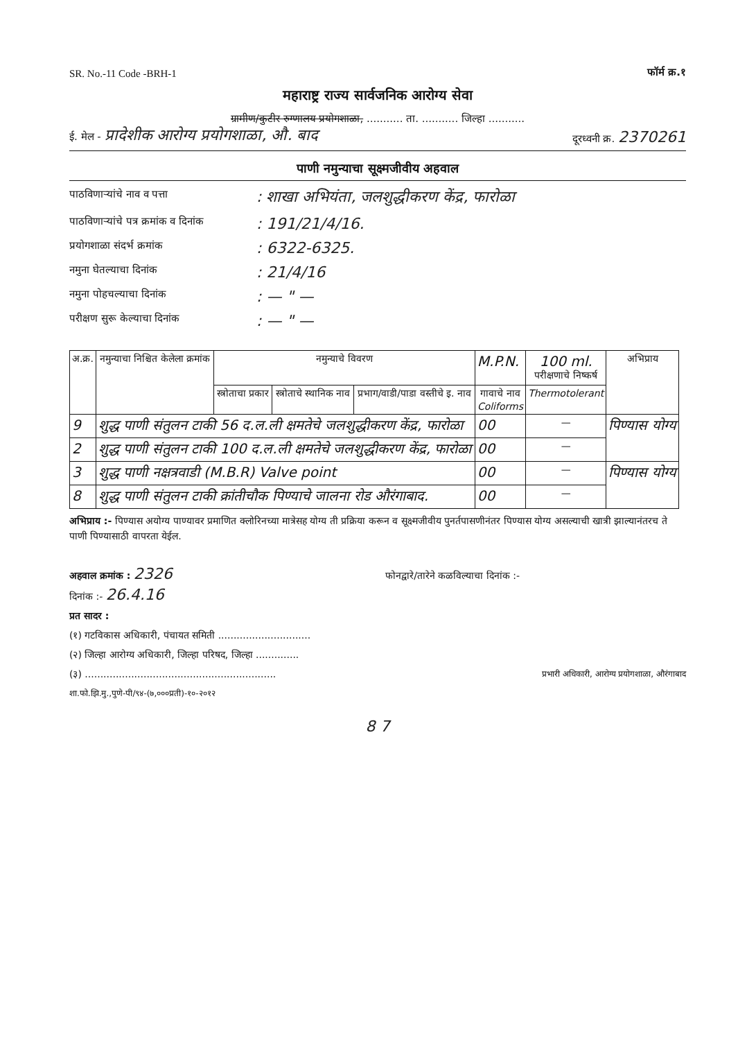SR. No.-11 Code -BRH-1 फॉर्म क्र.१
महाराष्ट्र राज्य सार्वजनिक आरोग्य सेवा
ग्रामीण/कुटीर रुग्णालय प्रयोगशाळा, ........... ता. ........... जिल्हा ...........
ई. मेल - प्रादेशीक आरोग्य प्रयोगशाळा, औ. बाद दूरध्वनी क्र. 2370261
पाणी नमुन्याचा सूक्ष्मजीवीय अहवाल
पाठविणाऱ्यांचे नाव व पत्ता: शाखा अभियंता, जलशुद्धीकरण केंद्र, फारोळा
पाठविणाऱ्यांचे पत्र क्रमांक व दिनांक: 191/21/4/16.
प्रयोगशाळा संदर्भ क्रमांक: 6322-6325.
नमुना घेतल्याचा दिनांक: 21/4/16
नमुना पोहचल्याचा दिनांक: — " —
परीक्षण सुरू केल्याचा दिनांक: — " —
| अ.क्र. | नमुन्याचा निश्चित केलेला क्रमांक | नमुन्याचे विवरण | | | M.P.N. | 100 ml. परीक्षणाचे निष्कर्ष | अभिप्राय |
| --- | --- | --- | --- | --- | --- | --- | --- |
| | | स्त्रोताचा प्रकार | स्त्रोताचे स्थानिक नाव | प्रभाग/वाडी/पाडा वस्तीचे इ. नाव | गावाचे नाव Coliforms | Thermotolerant | |
| 9 | शुद्ध पाणी संतुलन टाकी 56 द.ल.ली क्षमतेचे जलशुद्धीकरण केंद्र, फारोळा | | | | 00 | — | पिण्यास योग्य |
| 2 | शुद्ध पाणी संतुलन टाकी 100 द.ल.ली क्षमतेचे जलशुद्धीकरण केंद्र, फारोळा | | | | 00 | — | |
| 3 | शुद्ध पाणी नक्षत्रवाडी (M.B.R) Valve point | | | | 00 | — | पिण्यास योग्य |
| 8 | शुद्ध पाणी संतुलन टाकी क्रांतीचौक पिण्याचे जालना रोड औरंगाबाद. | | | | 00 | — | |
अभिप्राय :- पिण्यास अयोग्य पाण्यावर प्रमाणित क्लोरिनच्या मात्रेसह योग्य ती प्रक्रिया करून व सूक्ष्मजीवीय पुनर्तपासणीनंतर पिण्यास योग्य असल्याची खात्री झाल्यानंतरच ते पाणी पिण्यासाठी वापरता येईल.
अहवाल क्रमांक : 2326 फोनद्वारे/तारेने कळविल्याचा दिनांक :-
दिनांक :- 26.4.16
प्रत सादर :
(१) गटविकास अधिकारी, पंचायत समिती ..............................
(२) जिल्हा आरोग्य अधिकारी, जिल्हा परिषद, जिल्हा ..............
(३) .............................................................. प्रभारी अधिकारी, आरोग्य प्रयोगशाळा, औरंगाबाद
शा.फो.झि.मु.,पुणे-पी/९४-(७,०००प्रती)-१०-२०१२
8 7